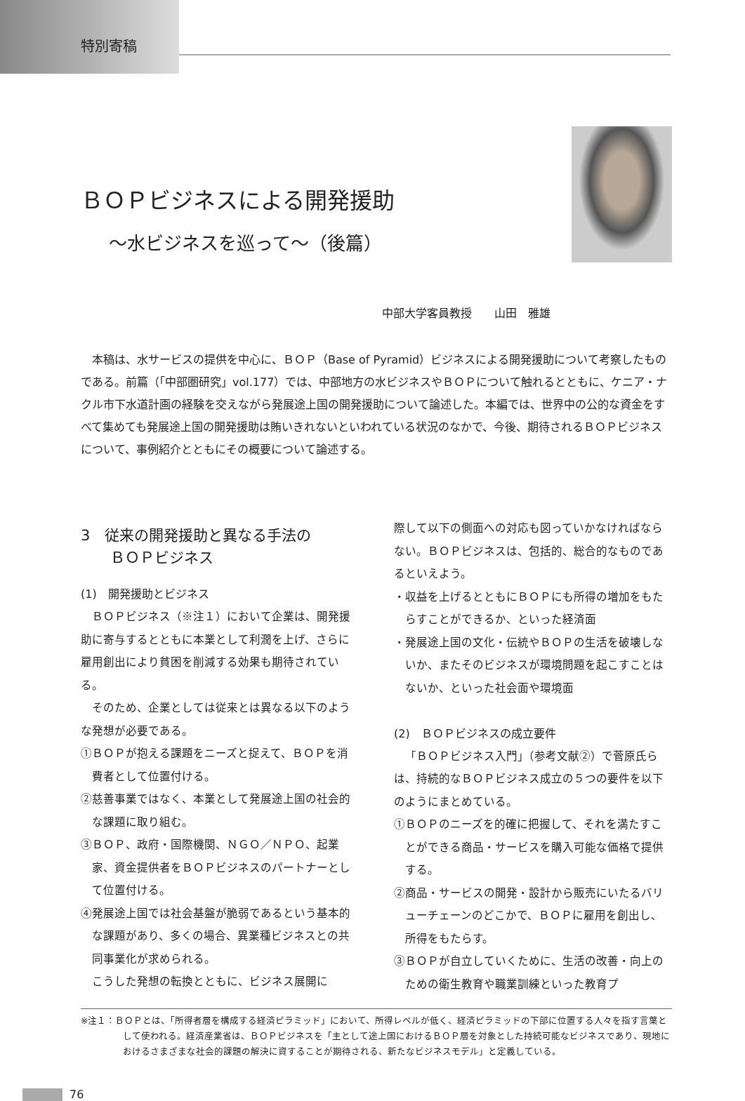特別寄稿
ＢＯＰビジネスによる開発援助
～水ビジネスを巡って～（後篇）
中部大学客員教授　　山田　雅雄
本稿は、水サービスの提供を中心に、ＢＯＰ（Base of Pyramid）ビジネスによる開発援助について考察したものである。前篇（「中部圏研究」vol.177）では、中部地方の水ビジネスやＢＯＰについて触れるとともに、ケニア・ナクル市下水道計画の経験を交えながら発展途上国の開発援助について論述した。本編では、世界中の公的な資金をすべて集めても発展途上国の開発援助は賄いきれないといわれている状況のなかで、今後、期待されるＢＯＰビジネスについて、事例紹介とともにその概要について論述する。
3　従来の開発援助と異なる手法の
　　ＢＯＰビジネス
(1)　開発援助とビジネス
ＢＯＰビジネス（※注１）において企業は、開発援助に寄与するとともに本業として利潤を上げ、さらに雇用創出により貧困を削減する効果も期待されている。
そのため、企業としては従来とは異なる以下のような発想が必要である。
①ＢＯＰが抱える課題をニーズと捉えて、ＢＯＰを消費者として位置付ける。
②慈善事業ではなく、本業として発展途上国の社会的な課題に取り組む。
③ＢＯＰ、政府・国際機関、ＮＧＯ／ＮＰＯ、起業家、資金提供者をＢＯＰビジネスのパートナーとして位置付ける。
④発展途上国では社会基盤が脆弱であるという基本的な課題があり、多くの場合、異業種ビジネスとの共同事業化が求められる。
こうした発想の転換とともに、ビジネス展開に
際して以下の側面への対応も図っていかなければならない。ＢＯＰビジネスは、包括的、総合的なものであるといえよう。
・収益を上げるとともにＢＯＰにも所得の増加をもたらすことができるか、といった経済面
・発展途上国の文化・伝統やＢＯＰの生活を破壊しないか、またそのビジネスが環境問題を起こすことはないか、といった社会面や環境面
(2)　ＢＯＰビジネスの成立要件
「ＢＯＰビジネス入門」（参考文献②）で菅原氏らは、持続的なＢＯＰビジネス成立の５つの要件を以下のようにまとめている。
①ＢＯＰのニーズを的確に把握して、それを満たすことができる商品・サービスを購入可能な価格で提供する。
②商品・サービスの開発・設計から販売にいたるバリューチェーンのどこかで、ＢＯＰに雇用を創出し、所得をもたらす。
③ＢＯＰが自立していくために、生活の改善・向上のための衛生教育や職業訓練といった教育プ
※注１：ＢＯＰとは、「所得者層を構成する経済ピラミッド」において、所得レベルが低く、経済ピラミッドの下部に位置する人々を指す言葉として使われる。経済産業省は、ＢＯＰビジネスを「主として途上国におけるＢＯＰ層を対象とした持続可能なビジネスであり、現地におけるさまざまな社会的課題の解決に資することが期待される、新たなビジネスモデル」と定義している。
76